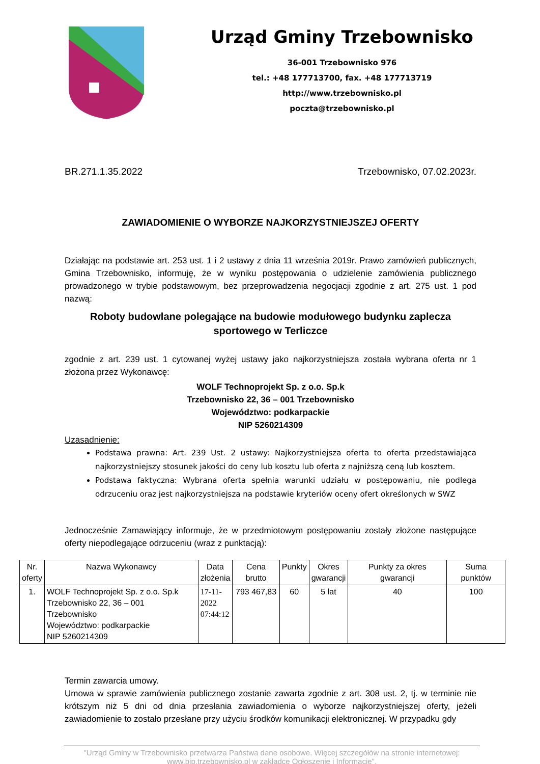Urząd Gminy Trzebownisko
36-001 Trzebownisko 976
tel.: +48 177713700, fax. +48 177713719
http://www.trzebownisko.pl
poczta@trzebownisko.pl
BR.271.1.35.2022 Trzebownisko, 07.02.2023r.
ZAWIADOMIENIE O WYBORZE NAJKORZYSTNIEJSZEJ OFERTY
Działając na podstawie art. 253 ust. 1 i 2 ustawy z dnia 11 września 2019r. Prawo zamówień publicznych, Gmina Trzebownisko, informuję, że w wyniku postępowania o udzielenie zamówienia publicznego prowadzonego w trybie podstawowym, bez przeprowadzenia negocjacji zgodnie z art. 275 ust. 1 pod nazwą:
Roboty budowlane polegające na budowie modułowego budynku zaplecza sportowego w Terliczce
zgodnie z art. 239 ust. 1 cytowanej wyżej ustawy jako najkorzystniejsza została wybrana oferta nr 1 złożona przez Wykonawcę:
WOLF Technoprojekt Sp. z o.o. Sp.k
Trzebownisko 22, 36 – 001 Trzebownisko
Województwo: podkarpackie
NIP 5260214309
Uzasadnienie:
Podstawa prawna: Art. 239 Ust. 2 ustawy: Najkorzystniejsza oferta to oferta przedstawiająca najkorzystniejszy stosunek jakości do ceny lub kosztu lub oferta z najniższą ceną lub kosztem.
Podstawa faktyczna: Wybrana oferta spełnia warunki udziału w postępowaniu, nie podlega odrzuceniu oraz jest najkorzystniejsza na podstawie kryteriów oceny ofert określonych w SWZ
Jednocześnie Zamawiający informuje, że w przedmiotowym postępowaniu zostały złożone następujące oferty niepodlegające odrzuceniu (wraz z punktacją):
| Nr. oferty | Nazwa Wykonawcy | Data złożenia | Cena brutto | Punkty | Okres gwarancji | Punkty za okres gwarancji | Suma punktów |
| --- | --- | --- | --- | --- | --- | --- | --- |
| 1. | WOLF Technoprojekt Sp. z o.o. Sp.k Trzebownisko 22, 36 – 001 Trzebownisko Województwo: podkarpackie NIP 5260214309 | 17-11- 2022 07:44:12 | 793 467,83 | 60 | 5 lat | 40 | 100 |
Termin zawarcia umowy.
Umowa w sprawie zamówienia publicznego zostanie zawarta zgodnie z art. 308 ust. 2, tj. w terminie nie krótszym niż 5 dni od dnia przesłania zawiadomienia o wyborze najkorzystniejszej oferty, jeżeli zawiadomienie to zostało przesłane przy użyciu środków komunikacji elektronicznej. W przypadku gdy
"Urząd Gminy w Trzebownisko przetwarza Państwa dane osobowe. Więcej szczegółów na stronie internetowej: www.bip.trzebownisko.pl w zakładce Ogłoszenie i Informacje".